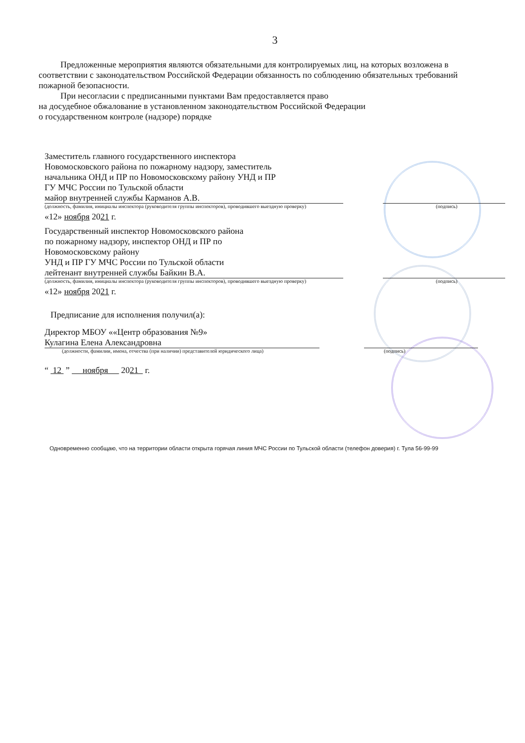3
Предложенные мероприятия являются обязательными для контролируемых лиц, на которых возложена в соответствии с законодательством Российской Федерации обязанность по соблюдению обязательных требований пожарной безопасности.
При несогласии с предписанными пунктами Вам предоставляется право
на досудебное обжалование в установленном законодательством Российской Федерации
о государственном контроле (надзоре) порядке
Заместитель главного государственного инспектора
Новомосковского района по пожарному надзору, заместитель
начальника ОНД и ПР по Новомосковскому району УНД и ПР
ГУ МЧС России по Тульской области
майор внутренней службы Карманов А.В.
(должность, фамилия, инициалы инспектора (руководителя группы инспекторов), проводившего выездную проверку) (подпись)
«12» ноября 2021 г.
Государственный инспектор Новомосковского района
по пожарному надзору, инспектор ОНД и ПР по
Новомосковскому району
УНД и ПР ГУ МЧС России по Тульской области
лейтенант внутренней службы Байкин В.А.
(должность, фамилия, инициалы инспектора (руководителя группы инспекторов), проводившего выездную проверку) (подпись)
«12» ноября 2021 г.
Предписание для исполнения получил(а):
Директор МБОУ ««Центр образования №9»
Кулагина Елена Александровна
(должности, фамилии, имена, отчества (при наличии) представителей юридического лица) (подпись)
“ 12 ” ноября 2021 г.
Одновременно сообщаю, что на территории области открыта горячая линия МЧС России по Тульской области (телефон доверия) г. Тула 56-99-99